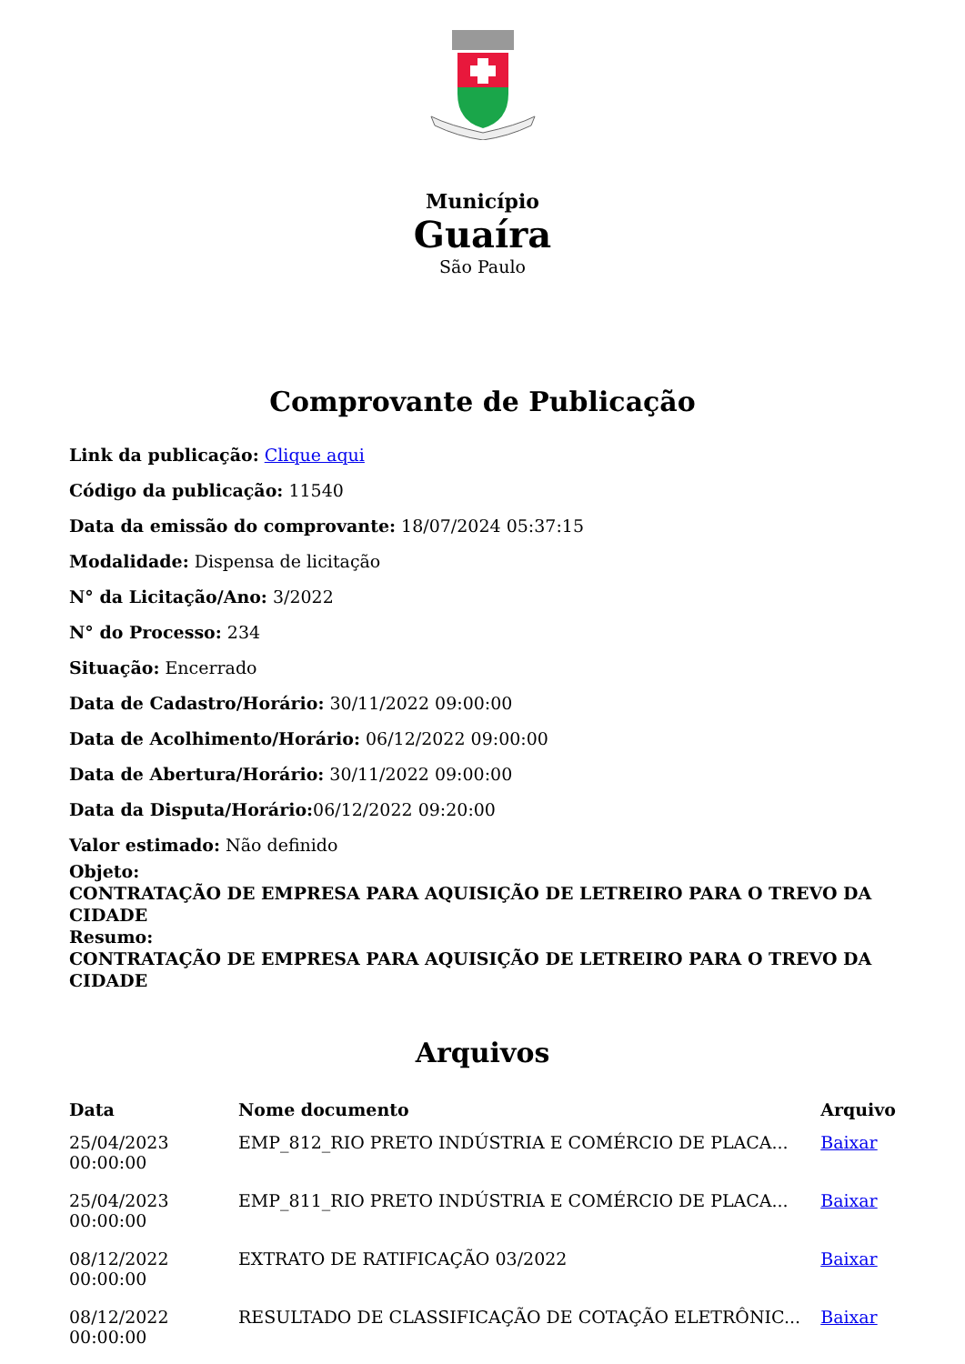Município
Guaíra
São Paulo
Comprovante de Publicação
Link da publicação: Clique aqui
Código da publicação: 11540
Data da emissão do comprovante: 18/07/2024 05:37:15
Modalidade: Dispensa de licitação
N° da Licitação/Ano: 3/2022
N° do Processo: 234
Situação: Encerrado
Data de Cadastro/Horário: 30/11/2022 09:00:00
Data de Acolhimento/Horário: 06/12/2022 09:00:00
Data de Abertura/Horário: 30/11/2022 09:00:00
Data da Disputa/Horário: 06/12/2022 09:20:00
Valor estimado: Não definido
Objeto:
CONTRATAÇÃO DE EMPRESA PARA AQUISIÇÃO DE LETREIRO PARA O TREVO DA CIDADE
Resumo:
CONTRATAÇÃO DE EMPRESA PARA AQUISIÇÃO DE LETREIRO PARA O TREVO DA CIDADE
Arquivos
| Data | Nome documento | Arquivo |
| --- | --- | --- |
| 25/04/2023 00:00:00 | EMP_812_RIO PRETO INDÚSTRIA E COMÉRCIO DE PLACA... | Baixar |
| 25/04/2023 00:00:00 | EMP_811_RIO PRETO INDÚSTRIA E COMÉRCIO DE PLACA... | Baixar |
| 08/12/2022 00:00:00 | EXTRATO DE RATIFICAÇÃO 03/2022 | Baixar |
| 08/12/2022 00:00:00 | RESULTADO DE CLASSIFICAÇÃO DE COTAÇÃO ELETRÔNIC... | Baixar |